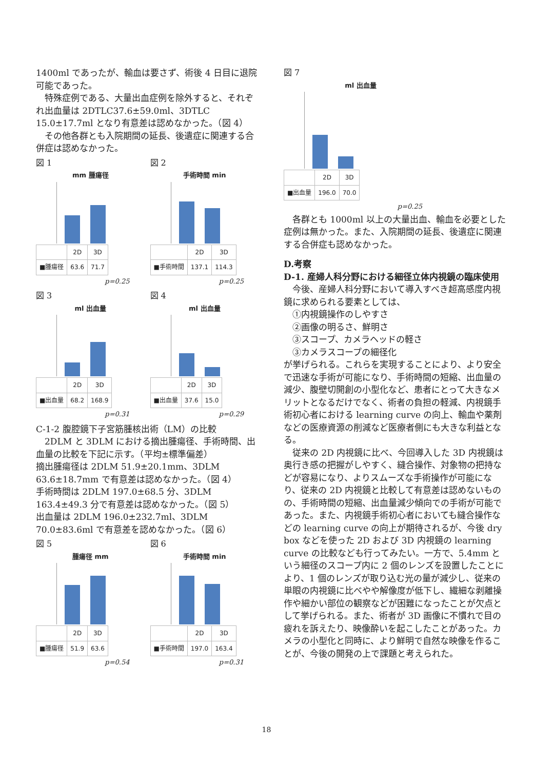1400ml であったが、輸血は要さず、術後 4 日目に退院可能であった。
特殊症例である、大量出血症例を除外すると、それぞれ出血量は 2DTLC37.6±59.0ml、3DTLC 15.0±17.7ml となり有意差は認めなかった。（図 4）
その他各群とも入院期間の延長、後遺症に関連する合併症は認めなかった。
図 1
mm 腫瘍径
| | 2D | 3D |
| ■腫瘍径 | 63.6 | 71.7 |
p=0.25
図 2
手術時間 min
| | 2D | 3D |
| ■手術時間 | 137.1 | 114.3 |
p=0.25
図 3
ml 出血量
| | 2D | 3D |
| ■出血量 | 68.2 | 168.9 |
p=0.31
図 4
ml 出血量
| | 2D | 3D |
| ■出血量 | 37.6 | 15.0 |
p=0.29
C-1-2 腹腔鏡下子宮筋腫核出術（LM）の比較
2DLM と 3DLM における摘出腫瘍径、手術時間、出血量の比較を下記に示す。（平均±標準偏差）
摘出腫瘍径は 2DLM 51.9±20.1mm、3DLM 63.6±18.7mm で有意差は認めなかった。（図 4）
手術時間は 2DLM 197.0±68.5 分、3DLM 163.4±49.3 分で有意差は認めなかった。（図 5）
出血量は 2DLM 196.0±232.7ml、3DLM 70.0±83.6ml で有意差を認めなかった。（図 6）
図 5
腫瘍径 mm
| | 2D | 3D |
| ■腫瘍径 | 51.9 | 63.6 |
p=0.54
図 6
手術時間 min
| | 2D | 3D |
| ■手術時間 | 197.0 | 163.4 |
p=0.31
図 7
ml 出血量
| | 2D | 3D |
| ■出血量 | 196.0 | 70.0 |
p=0.25
各群とも 1000ml 以上の大量出血、輸血を必要とした症例は無かった。また、入院期間の延長、後遺症に関連する合併症も認めなかった。
D.考察
D-1. 産婦人科分野における細径立体内視鏡の臨床使用
今後、産婦人科分野において導入すべき超高感度内視鏡に求められる要素としては、
①内視鏡操作のしやすさ
②画像の明るさ、鮮明さ
③スコープ、カメラヘッドの軽さ
③カメラスコープの細径化
が挙げられる。これらを実現することにより、より安全で迅速な手術が可能になり、手術時間の短縮、出血量の減少、腹壁切開創の小型化など、患者にとって大きなメリットとなるだけでなく、術者の負担の軽減、内視鏡手術初心者における learning curve の向上、輸血や薬剤などの医療資源の削減など医療者側にも大きな利益となる。
従来の 2D 内視鏡に比べ、今回導入した 3D 内視鏡は奥行き感の把握がしやすく、縫合操作、対象物の把持などが容易になり、よりスムーズな手術操作が可能になり、従来の 2D 内視鏡と比較して有意差は認めないものの、手術時間の短縮、出血量減少傾向での手術が可能であった。また、内視鏡手術初心者においても縫合操作などの learning curve の向上が期待されるが、今後 dry box などを使った 2D および 3D 内視鏡の learning curve の比較なども行ってみたい。一方で、5.4mm という細径のスコープ内に 2 個のレンズを設置したことにより、1 個のレンズが取り込む光の量が減少し、従来の単眼の内視鏡に比べやや解像度が低下し、繊細な剥離操作や細かい部位の観察などが困難になったことが欠点として挙げられる。また、術者が 3D 画像に不慣れで目の疲れを訴えたり、映像酔いを起こしたことがあった。カメラの小型化と同時に、より鮮明で自然な映像を作ることが、今後の開発の上で課題と考えられた。
18